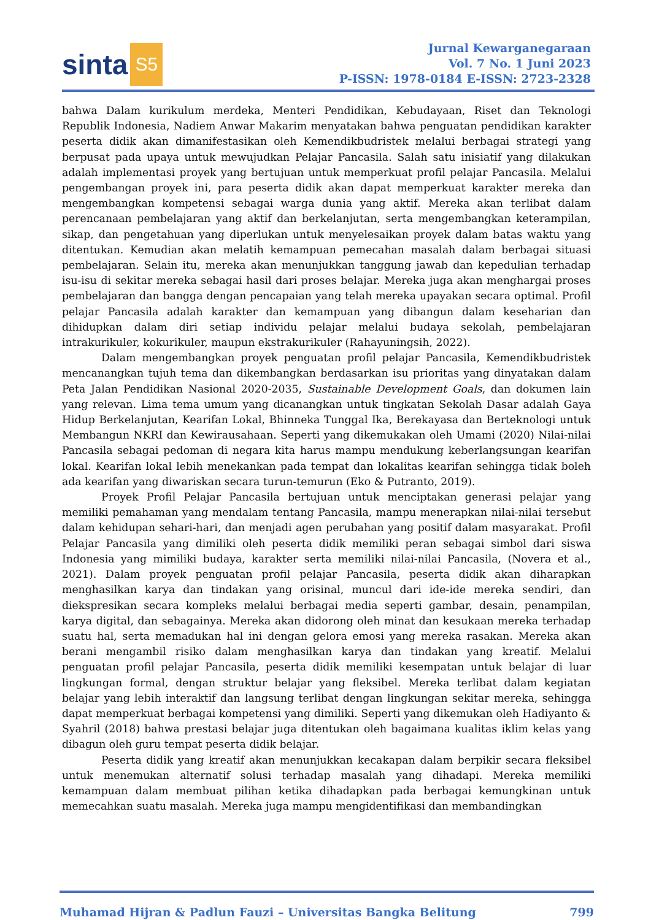sinta S5
Jurnal Kewarganegaraan
Vol. 7 No. 1 Juni 2023
P-ISSN: 1978-0184 E-ISSN: 2723-2328
bahwa Dalam kurikulum merdeka, Menteri Pendidikan, Kebudayaan, Riset dan Teknologi Republik Indonesia, Nadiem Anwar Makarim menyatakan bahwa penguatan pendidikan karakter peserta didik akan dimanifestasikan oleh Kemendikbudristek melalui berbagai strategi yang berpusat pada upaya untuk mewujudkan Pelajar Pancasila. Salah satu inisiatif yang dilakukan adalah implementasi proyek yang bertujuan untuk memperkuat profil pelajar Pancasila. Melalui pengembangan proyek ini, para peserta didik akan dapat memperkuat karakter mereka dan mengembangkan kompetensi sebagai warga dunia yang aktif. Mereka akan terlibat dalam perencanaan pembelajaran yang aktif dan berkelanjutan, serta mengembangkan keterampilan, sikap, dan pengetahuan yang diperlukan untuk menyelesaikan proyek dalam batas waktu yang ditentukan. Kemudian akan melatih kemampuan pemecahan masalah dalam berbagai situasi pembelajaran. Selain itu, mereka akan menunjukkan tanggung jawab dan kepedulian terhadap isu-isu di sekitar mereka sebagai hasil dari proses belajar. Mereka juga akan menghargai proses pembelajaran dan bangga dengan pencapaian yang telah mereka upayakan secara optimal. Profil pelajar Pancasila adalah karakter dan kemampuan yang dibangun dalam keseharian dan dihidupkan dalam diri setiap individu pelajar melalui budaya sekolah, pembelajaran intrakurikuler, kokurikuler, maupun ekstrakurikuler (Rahayuningsih, 2022).
Dalam mengembangkan proyek penguatan profil pelajar Pancasila, Kemendikbudristek mencanangkan tujuh tema dan dikembangkan berdasarkan isu prioritas yang dinyatakan dalam Peta Jalan Pendidikan Nasional 2020-2035, Sustainable Development Goals, dan dokumen lain yang relevan. Lima tema umum yang dicanangkan untuk tingkatan Sekolah Dasar adalah Gaya Hidup Berkelanjutan, Kearifan Lokal, Bhinneka Tunggal Ika, Berekayasa dan Berteknologi untuk Membangun NKRI dan Kewirausahaan. Seperti yang dikemukakan oleh Umami (2020) Nilai-nilai Pancasila sebagai pedoman di negara kita harus mampu mendukung keberlangsungan kearifan lokal. Kearifan lokal lebih menekankan pada tempat dan lokalitas kearifan sehingga tidak boleh ada kearifan yang diwariskan secara turun-temurun (Eko & Putranto, 2019).
Proyek Profil Pelajar Pancasila bertujuan untuk menciptakan generasi pelajar yang memiliki pemahaman yang mendalam tentang Pancasila, mampu menerapkan nilai-nilai tersebut dalam kehidupan sehari-hari, dan menjadi agen perubahan yang positif dalam masyarakat. Profil Pelajar Pancasila yang dimiliki oleh peserta didik memiliki peran sebagai simbol dari siswa Indonesia yang mimiliki budaya, karakter serta memiliki nilai-nilai Pancasila, (Novera et al., 2021). Dalam proyek penguatan profil pelajar Pancasila, peserta didik akan diharapkan menghasilkan karya dan tindakan yang orisinal, muncul dari ide-ide mereka sendiri, dan diekspresikan secara kompleks melalui berbagai media seperti gambar, desain, penampilan, karya digital, dan sebagainya. Mereka akan didorong oleh minat dan kesukaan mereka terhadap suatu hal, serta memadukan hal ini dengan gelora emosi yang mereka rasakan. Mereka akan berani mengambil risiko dalam menghasilkan karya dan tindakan yang kreatif. Melalui penguatan profil pelajar Pancasila, peserta didik memiliki kesempatan untuk belajar di luar lingkungan formal, dengan struktur belajar yang fleksibel. Mereka terlibat dalam kegiatan belajar yang lebih interaktif dan langsung terlibat dengan lingkungan sekitar mereka, sehingga dapat memperkuat berbagai kompetensi yang dimiliki. Seperti yang dikemukan oleh Hadiyanto & Syahril (2018) bahwa prestasi belajar juga ditentukan oleh bagaimana kualitas iklim kelas yang dibagun oleh guru tempat peserta didik belajar.
Peserta didik yang kreatif akan menunjukkan kecakapan dalam berpikir secara fleksibel untuk menemukan alternatif solusi terhadap masalah yang dihadapi. Mereka memiliki kemampuan dalam membuat pilihan ketika dihadapkan pada berbagai kemungkinan untuk memecahkan suatu masalah. Mereka juga mampu mengidentifikasi dan membandingkan
Muhamad Hijran & Padlun Fauzi – Universitas Bangka Belitung 799